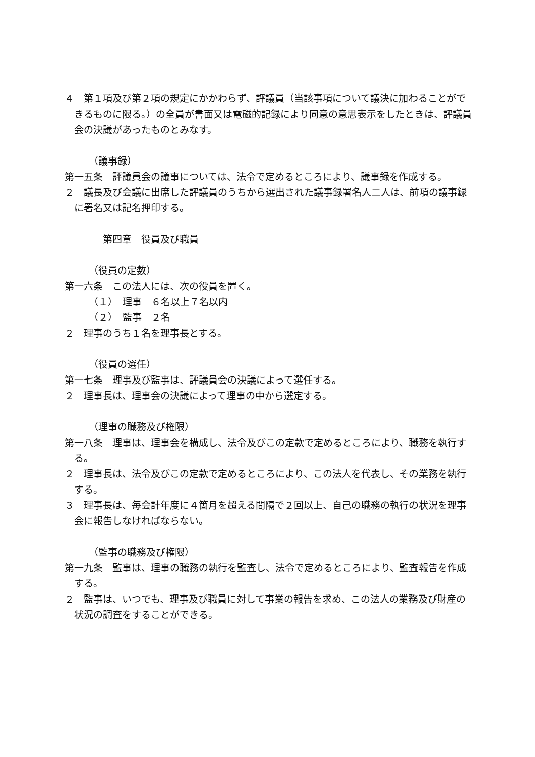４　第１項及び第２項の規定にかかわらず、評議員（当該事項について議決に加わることができるものに限る。）の全員が書面又は電磁的記録により同意の意思表示をしたときは、評議員会の決議があったものとみなす。
（議事録）
第一五条　評議員会の議事については、法令で定めるところにより、議事録を作成する。
２　議長及び会議に出席した評議員のうちから選出された議事録署名人二人は、前項の議事録に署名又は記名押印する。
第四章　役員及び職員
（役員の定数）
第一六条　この法人には、次の役員を置く。
（１）　理事　６名以上７名以内
（２）　監事　２名
２　理事のうち１名を理事長とする。
（役員の選任）
第一七条　理事及び監事は、評議員会の決議によって選任する。
２　理事長は、理事会の決議によって理事の中から選定する。
（理事の職務及び権限）
第一八条　理事は、理事会を構成し、法令及びこの定款で定めるところにより、職務を執行する。
２　理事長は、法令及びこの定款で定めるところにより、この法人を代表し、その業務を執行する。
３　理事長は、毎会計年度に４箇月を超える間隔で２回以上、自己の職務の執行の状況を理事会に報告しなければならない。
（監事の職務及び権限）
第一九条　監事は、理事の職務の執行を監査し、法令で定めるところにより、監査報告を作成する。
２　監事は、いつでも、理事及び職員に対して事業の報告を求め、この法人の業務及び財産の状況の調査をすることができる。